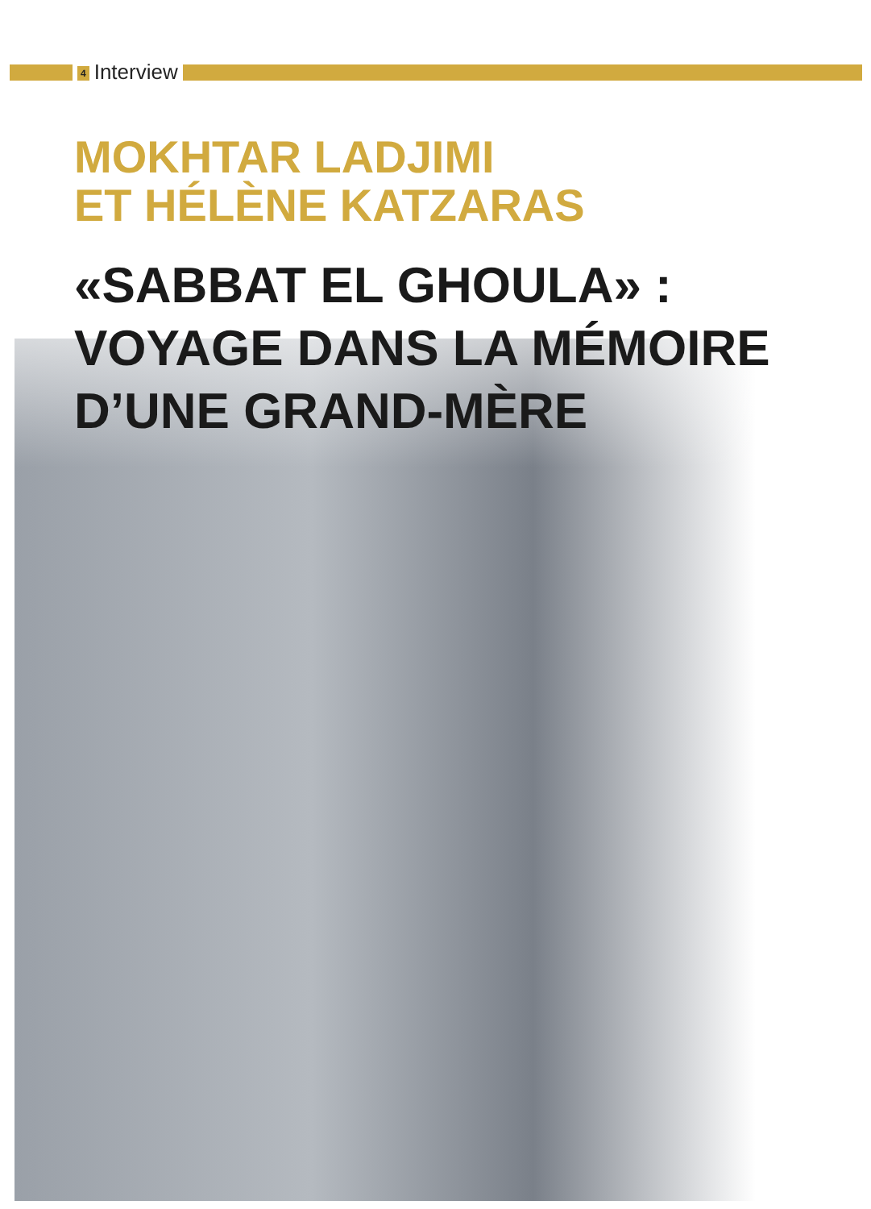4 Interview
MOKHTAR LADJIMI
ET HÉLÈNE KATZARAS
«SABBAT EL GHOULA» :
VOYAGE DANS LA MÉMOIRE
D’UNE GRAND-MÈRE